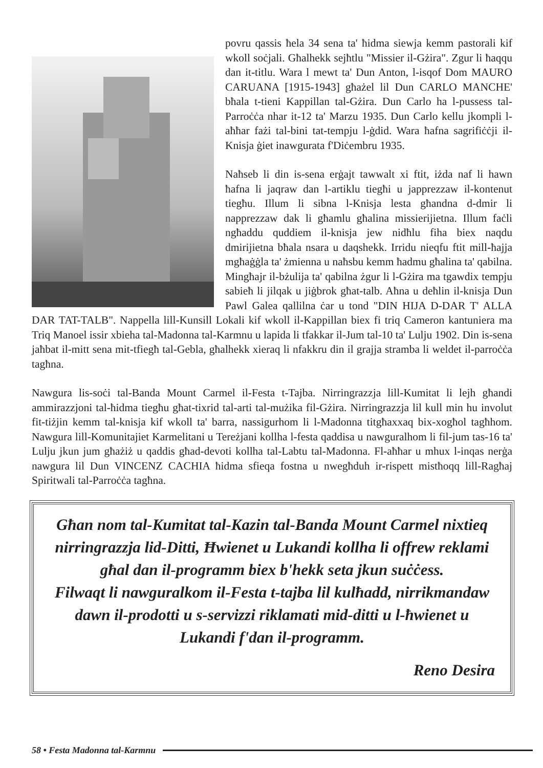povru qassis ħela 34 sena ta' ħidma siewja kemm pastorali kif wkoll soċjali. Għalhekk sejħtlu "Missier il-Gżira". Zgur li ħaqqu dan it-titlu. Wara l mewt ta' Dun Anton, l-isqof Dom MAURO CARUANA [1915-1943] għażel lil Dun CARLO MANCHE' bħala t-tieni Kappillan tal-Gżira. Dun Carlo ha l-pussess tal-Parroċċa nhar it-12 ta' Marzu 1935. Dun Carlo kellu jkompli l-aħħar fażi tal-bini tat-tempju l-ġdid. Wara ħafna sagrifiċċji il-Knisja ġiet inawgurata f'Diċembru 1935.
Naħseb li din is-sena erġajt tawwalt xi ftit, iżda naf li hawn ħafna li jaqraw dan l-artiklu tiegħi u japprezzaw il-kontenut tiegħu. Illum li sibna l-Knisja lesta għandna d-dmir li napprezzaw dak li għamlu għalina missierijietna. Illum faċli ngħaddu quddiem il-knisja jew nidħlu fiha biex naqdu dmirijietna bħala nsara u daqshekk. Irridu nieqfu ftit mill-ħajja mgħaġġla ta' żmienna u naħsbu kemm ħadmu għalina ta' qabilna. Mingħajr il-bżulija ta' qabilna żgur li l-Gżira ma tgawdix tempju sabieħ li jilqak u jiġbrok għat-talb. Aħna u deħlin il-knisja Dun Pawl Galea qallilna ċar u tond "DIN HIJA D-DAR T' ALLA DAR TAT-TALB". Nappella lill-Kunsill Lokali kif wkoll il-Kappillan biex fi triq Cameron kantuniera ma Triq Manoel issir xbieha tal-Madonna tal-Karmnu u lapida li tfakkar il-Jum tal-10 ta' Lulju 1902. Din is-sena jaħbat il-mitt sena mit-tfiegħ tal-Gebla, għalhekk xieraq li nfakkru din il grajja stramba li weldet il-parroċċa tagħna.
Nawgura lis-soċi tal-Banda Mount Carmel il-Festa t-Tajba. Nirringrazzja lill-Kumitat li lejh għandi ammirazzjoni tal-ħidma tiegħu għat-tixrid tal-arti tal-mużika fil-Gżira. Nirringrazzja lil kull min hu involut fit-tiżjin kemm tal-knisja kif wkoll ta' barra, nassigurhom li l-Madonna titgħaxxaq bix-xogħol tagħhom. Nawgura lill-Komunitajiet Karmelitani u Tereżjani kollha l-festa qaddisa u nawguralhom li fil-jum tas-16 ta' Lulju jkun jum għażiż u qaddis għad-devoti kollha tal-Labtu tal-Madonna. Fl-aħħar u mhux l-inqas nerġa nawgura lil Dun VINCENZ CACHIA ħidma sfieqa fostna u nwegħduh ir-rispett mistħoqq lill-Ragħaj Spiritwali tal-Parroċċa tagħna.
Għan nom tal-Kumitat tal-Kazin tal-Banda Mount Carmel nixtieq nirringrazzja lid-Ditti, Ħwienet u Lukandi kollha li offrew reklami għal dan il-programm biex b'hekk seta jkun suċċess.
Filwaqt li nawguralkom il-Festa t-tajba lil kulħadd, nirrikmandaw dawn il-prodotti u s-servizzi riklamati mid-ditti u l-ħwienet u Lukandi f'dan il-programm.
Reno Desira
58 • Festa Madonna tal-Karmnu